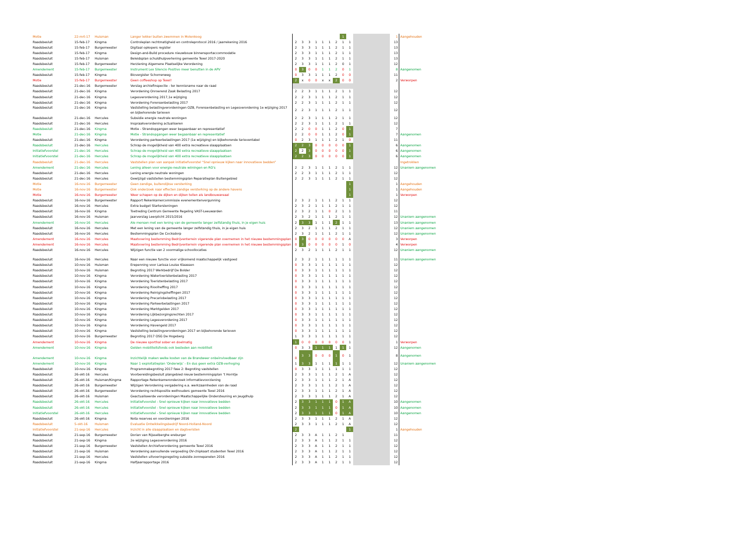| Motie | 22-mrt-17 | Huisman | Langer lekker buiten zwemmen in Molenkoog | | | | | | | | 1 | | | 1 | Aangehouden |
| Raadsbesluit | 15-feb-17 | Kingma | Controleplan rechtmatigheid en controleprotocol 2016 / jaarrekening 2016 | 2 | 3 | 3 | 1 | 1 | 1 | 2 | 1 | 1 | | 13 | |
| Raadsbesluit | 15-feb-17 | Burgemeester | Digitaal opkopers register | 2 | 3 | 3 | 1 | 1 | 1 | 2 | 1 | 1 | | 13 | |
| Raadsbesluit | 15-feb-17 | Kingma | Design-and-Build procedure nieuwbouw binnensportaccommodatie | 2 | 3 | 3 | 1 | 1 | 1 | 2 | 1 | 1 | | 13 | |
| Raadsbesluit | 15-feb-17 | Huisman | Beleidsplan schuldhulpverlening gemeente Texel 2017-2020 | 2 | 3 | 3 | 1 | 1 | 1 | 2 | 1 | 1 | | 13 | |
| Raadsbesluit | 15-feb-17 | Burgemeester | Herziening Algemene Plaatselijke Verordening | 2 | 3 | 3 | 1 | 1 | 1 | 2 | 0 | 1 | | 12 | |
| Amendement | 15-feb-17 | Burgemeester | Instrument Lex Silencio Positivo meer benutten in de APV | 0 | 3 | 0 | 0 | 1 | 1 | 2 | 0 | 1 | | 8 | Aangenomen |
| Raadsbesluit | 15-feb-17 | Kingma | Biovergister Schorrenweg | 0 | 3 | 3 | 1 | 1 | 1 | 2 | 0 | 0 | | 11 | |
| Motie | 15-feb-17 | Burgemeester | Geen coffeeshop op Texel! | 2 | x | 0 | 0 | x | x | 2 | 0 | 0 | | 2 | Verworpen |
| Raadsbesluit | 21-dec-16 | Burgemeester | Verslag archiefinspectie - ter kennisname naar de raad | | | | | | | | | | | | |
| Raadsbesluit | 21-dec-16 | Kingma | Verordening Onroerend Zaak Belasting 2017 | 2 | 2 | 3 | 1 | 1 | 1 | 2 | 1 | 1 | | 12 | |
| Raadsbesluit | 21-dec-16 | Kingma | Legesverordening 2017,1e wijziging | 2 | 2 | 3 | 1 | 1 | 1 | 2 | 1 | 1 | | 12 | |
| Raadsbesluit | 21-dec-16 | Kingma | Verordening Forensenbelasting 2017 | 2 | 2 | 3 | 1 | 1 | 1 | 2 | 1 | 1 | | 12 | |
| Raadsbesluit | 21-dec-16 | Kingma | Vaststelling belastingverordeningen OZB, Forensenbelasting en Legesverordening 1e wijziging 2017 en bijbehorende tarieven | 2 | 2 | 3 | 1 | 1 | 1 | 2 | 1 | 1 | | 12 | |
| Raadsbesluit | 21-dec-16 | Hercules | Subsidie energie neutrale woningen | 2 | 2 | 3 | 1 | 1 | 1 | 2 | 1 | 1 | | 12 | |
| Raadsbesluit | 21-dec-16 | Hercules | Inspraakverordening actualiseren | 2 | 2 | 3 | 1 | 1 | 1 | 2 | 1 | 1 | | 12 | |
| Raadsbesluit | 21-dec-16 | Kingma | Motie - Strandopgangen weer begaanbaar en representatief | 2 | 2 | 0 | 0 | 1 | 1 | 2 | 0 | 1 | | 7 | |
| Motie | 21-dec-16 | Kingma | Motie - Strandopgangen weer begaanbaar en representatief | 2 | 2 | 0 | 0 | 1 | 1 | 2 | 0 | 1 | | 7 | Aangenomen |
| Raadsbesluit | 21-dec-16 | Kingma | Verordening parkeerbelastingen 2017 (1e wijziging) en bijbehorende tarieventabel | 0 | 2 | 3 | 1 | 1 | 1 | 2 | 1 | 0 | | 11 | |
| Raadsbesluit | 21-dec-16 | Hercules | Schrap de mogelijkheid van 400 extra recreatieve slaapplaatsen | 2 | 2 | 3 | 0 | 0 | 0 | 0 | 0 | 1 | | 6 | Aangenomen |
| Initiatiefvoorstel | 21-dec-16 | Hercules | Schrap de mogelijkheid van 400 extra recreatieve slaapplaatsen | 2 | 2 | 3 | 0 | 0 | 0 | 0 | 0 | 1 | | 6 | Aangenomen |
| Initiatiefvoorstel | 21-dec-16 | Hercules | Schrap de mogelijkheid van 400 extra recreatieve slaapplaatsen | 2 | 2 | 3 | 0 | 0 | 0 | 0 | 0 | 1 | | 6 | Aangenomen |
| Raadsbesluit | 21-dec-16 | Hercules | Vaststellen plan van aanpak initiatiefvoorstel “Snel opnieuw kijken naar innovatieve bedden” | | | | | | | | | | | | Ingetrokken |
| Amendement | 21-dec-16 | Hercules | Lening alleen voor energie-neutrale wóningen en RO's | 2 | 2 | 3 | 1 | 1 | 1 | 2 | 1 | 1 | | 12 | Unaniem aangenomen |
| Raadsbesluit | 21-dec-16 | Hercules | Lening energie neutrale woningen | 2 | 2 | 3 | 1 | 1 | 1 | 2 | 1 | 1 | | 12 | |
| Raadsbesluit | 21-dec-16 | Hercules | Gewijzigd vaststellen bestemmingsplan Reparatieplan Buitengebied | 2 | 2 | 3 | 1 | 1 | 1 | 2 | 1 | 1 | | 12 | |
| Motie | 16-nov-16 | Burgemeester | Geen zandige, buitendijkse versterking | | | | | | | | | 1 | | 1 | Aangehouden |
| Motie | 16-nov-16 | Burgemeester | Ook onderzoek naar effecten zandige versterking op de andere havens | | | | | | | | | 1 | | 1 | Aangehouden |
| Motie | 16-nov-16 | Burgemeester | Weer schapen op de dijken en dijken tellen als landbouwareaal | | | | | | | | | 1 | | 1 | Verworpen |
| Raadsbesluit | 16-nov-16 | Burgemeester | Rapport Rekenkamercommissie evenementenvergunning | 2 | 3 | 2 | 1 | 1 | 1 | 2 | 1 | 1 | | 12 | |
| Raadsbesluit | 16-nov-16 | Hercules | Extra budget Startersleningen | 2 | 3 | 2 | 1 | 1 | 1 | 2 | 1 | 1 | | 12 | |
| Raadsbesluit | 16-nov-16 | Kingma | Toetreding Centrum Gemeente Regeling VAST-Leeuwarden | 2 | 3 | 2 | 1 | 1 | 0 | 2 | 1 | 1 | | 11 | |
| Raadsbesluit | 16-nov-16 | Huisman | Jaarverslag Leerplicht 2015/2016 | 2 | 3 | 2 | 1 | 1 | 1 | 2 | 1 | 1 | | 12 | Unaniem aangenomen |
| Amendement | 16-nov-16 | Hercules | Ale mensen met een lening van de gemeente langer zelfstandig thuis, in je eigen huis | 2 | 3 | 3 | 1 | 1 | 1 | 2 | 1 | 1 | | 13 | Unaniem aangenomen |
| Raadsbesluit | 16-nov-16 | Hercules | Met een lening van de gemeente langer zelfstandig thuis, in je eigen huis | 2 | 3 | 2 | 1 | 1 | 1 | 2 | 1 | 1 | | 12 | Unaniem aangenomen |
| Raadsbesluit | 16-nov-16 | Hercules | Bestemmingsplan De Cocksdorp | 2 | 3 | 2 | 1 | 1 | 1 | 2 | 1 | 1 | | 12 | Unaniem aangenomen |
| Amendement | 16-nov-16 | Hercules | Maatvoering bestemming Bedrijventerrein vigerende plan overnemen in het nieuwe bestemmingsplan | 0 | 3 | 0 | 0 | 0 | 0 | 0 | 0 | A | | 3 | Verworpen |
| Amendement | 16-nov-16 | Hercules | Maatvoering bestemming Bedrijventerrein vigerende plan overnemen in het nieuwe bestemmingsplan | 0 | 3 | 0 | 0 | 0 | 0 | 0 | 1 | 0 | | 4 | Verworpen |
| Raadsbesluit | 16-nov-16 | Hercules | Wijzigen functie van 2 voormalige schoollocaties | 2 | 3 | 2 | 1 | 1 | 1 | 2 | 1 | 1 | | 12 | Unaniem aangenomen |
| Raadsbesluit | 16-nov-16 | Hercules | Naar een nieuwe functie voor vrijkomend maatschappelijk vastgoed | 2 | 3 | 2 | 1 | 1 | 1 | 1 | 1 | 1 | | 11 | Unaniem aangenomen |
| Raadsbesluit | 10-nov-16 | Huisman | Erepenning voor Larissa Louise Klaassen | 0 | 3 | 3 | 1 | 1 | 1 | 1 | 1 | 1 | | 12 | |
| Raadsbesluit | 10-nov-16 | Huisman | Begroting 2017 Werkbedrijf De Bolder | 0 | 3 | 3 | 1 | 1 | 1 | 1 | 1 | 1 | | 12 | |
| Raadsbesluit | 10-nov-16 | Kingma | Verordening Watertoeristenbelasting 2017 | 0 | 3 | 3 | 1 | 1 | 1 | 1 | 1 | 1 | | 12 | |
| Raadsbesluit | 10-nov-16 | Kingma | Verordening Toeristenbelasting 2017 | 0 | 3 | 3 | 1 | 1 | 1 | 1 | 1 | 1 | | 12 | |
| Raadsbesluit | 10-nov-16 | Kingma | Verordening Rioolheffing 2017 | 0 | 3 | 3 | 1 | 1 | 1 | 1 | 1 | 1 | | 12 | |
| Raadsbesluit | 10-nov-16 | Kingma | Verordening Reinigingsheffingen 2017 | 0 | 3 | 3 | 1 | 1 | 1 | 1 | 1 | 1 | | 12 | |
| Raadsbesluit | 10-nov-16 | Kingma | Verordening Precariobelasting 2017 | 0 | 3 | 3 | 1 | 1 | 1 | 1 | 1 | 1 | | 12 | |
| Raadsbesluit | 10-nov-16 | Kingma | Verordening Parkeerbelastingen 2017 | 0 | 3 | 3 | 1 | 1 | 1 | 1 | 1 | 1 | | 12 | |
| Raadsbesluit | 10-nov-16 | Kingma | Verordening Marktgelden 2017 | 0 | 3 | 3 | 1 | 1 | 1 | 1 | 1 | 1 | | 12 | |
| Raadsbesluit | 10-nov-16 | Kingma | Verordening Lijkbezorgingsrechten 2017 | 0 | 3 | 3 | 1 | 1 | 1 | 1 | 1 | 1 | | 12 | |
| Raadsbesluit | 10-nov-16 | Kingma | Verordening Legesverordening 2017 | 0 | 3 | 3 | 1 | 1 | 1 | 1 | 1 | 1 | | 12 | |
| Raadsbesluit | 10-nov-16 | Kingma | Verordening Havengeld 2017 | 0 | 3 | 3 | 1 | 1 | 1 | 1 | 1 | 1 | | 12 | |
| Raadsbesluit | 10-nov-16 | Kingma | Vaststelling belastingverordeningen 2017 en bijbehorende tarieven | 0 | 3 | 3 | 1 | 1 | 1 | 1 | 1 | 1 | | 12 | |
| Raadsbesluit | 10-nov-16 | Burgemeester | Begroting 2017 OSG De Hogeberg | 1 | 3 | 3 | 1 | 1 | 1 | 1 | 1 | 1 | | 12 | |
| Amendement | 10-nov-16 | Kingma | De nieuwe sporthal sober en doelmatig | 1 | 0 | 0 | 0 | 0 | 0 | 0 | 0 | 1 | | 1 | Verworpen |
| Amendement | 10-nov-16 | Kingma | Gelden mobiliteitsfonds ook besteden aan mobiliteit | 0 | 3 | 3 | 1 | 1 | 1 | 1 | 1 | 1 | | 12 | Aangenomen |
| Amendement | 10-nov-16 | Kingma | Inzichtelijk maken welke kosten van de Brandweer onbeïnvloedbaar zijn | 0 | 3 | 3 | 0 | 0 | 0 | 1 | 0 | 1 | | 8 | Aangenomen |
| Amendement | 10-nov-16 | Kingma | Naar 1 exploitatieplan ‘Onderwijs’ - En dus geen extra OZB-verhoging | 1 | 3 | 3 | 1 | 1 | 1 | 1 | 1 | 1 | | 12 | Unaniem aangenomen |
| Raadsbesluit | 10-nov-16 | Kingma | Programmabegroting 2017 fase 2: Begroting vaststellen | 0 | 3 | 3 | 1 | 1 | 1 | 1 | 1 | 1 | | 12 | |
| Raadsbesluit | 26-okt-16 | Hercules | Voorbereidingsbesluit plangebied nieuw bestemmingsplan ‘t Horntje | 2 | 3 | 3 | 1 | 1 | 1 | 2 | 1 | A | | 12 | |
| Raadsbesluit | 26-okt-16 | Huisman/Kingma | Rapportage Rekenkameronderzoek informatievoorziening | 2 | 3 | 3 | 1 | 1 | 1 | 2 | 1 | A | | 12 | |
| Raadsbesluit | 26-okt-16 | Burgemeester | Wijzigen Verordening vergadering e.a. werkzaamheden van de raad | 2 | 3 | 3 | 1 | 1 | 1 | 2 | 1 | A | | 12 | |
| Raadsbesluit | 26-okt-16 | Burgemeester | Verordening rechtspositie wethouders gemeente Texel 2016 | 2 | 3 | 3 | 1 | 1 | 1 | 2 | 1 | A | | 12 | |
| Raadsbesluit | 26-okt-16 | Huisman | Geactualiseerde verordeningen Maatschappelijke Ondersteuning en Jeugdhulp | 2 | 3 | 3 | 1 | 1 | 1 | 2 | 1 | A | | 12 | |
| Raadsbesluit | 26-okt-16 | Hercules | Initiatiefvoorstel - Snel opnieuw kijken naar innovatieve bedden | 2 | 3 | 3 | 1 | 1 | 1 | 0 | 1 | A | | 10 | Aangenomen |
| Raadsbesluit | 26-okt-16 | Hercules | Initiatiefvoorstel - Snel opnieuw kijken naar innovatieve bedden | 2 | 3 | 3 | 1 | 1 | 1 | 0 | 1 | A | | 10 | Aangenomen |
| Initiatiefvoorstel | 26-okt-16 | Hercules | Initiatiefvoorstel - Snel opnieuw kijken naar innovatieve bedden | 2 | 3 | 3 | 1 | 1 | 1 | 0 | 1 | A | | 10 | Aangenomen |
| Raadsbesluit | 26-okt-16 | Kingma | Nota reserves en voorzieningen 2016 | 2 | 3 | 3 | 1 | 1 | 1 | 2 | 1 | A | | 12 | |
| Raadsbesluit | 5-okt-16 | Huisman | Evaluatie Ontwikkelingsbedrijf Noord-Holland-Noord | 2 | 3 | 3 | 1 | 1 | 1 | 2 | 1 | A | | 12 | |
| Initiatiefvoorstel | 21-sep-16 | Hercules | Inzicht in alle slaapplaatsen en dagtoeristen | 2 | | | | | | | | 1 | | 1 | Aangehouden |
| Raadsbesluit | 21-sep-16 | Burgemeester | Dorian van Rijsselberghe ereburger | 2 | 3 | 3 | A | 1 | 1 | 2 | 1 | | | 11 | |
| Raadsbesluit | 21-sep-16 | Kingma | 2e wijziging Legesverordening 2016 | 2 | 3 | 3 | A | 1 | 1 | 2 | 1 | 1 | | 12 | |
| Raadsbesluit | 21-sep-16 | Burgemeester | Vaststellen Archiefverordening gemeente Texel 2016 | 2 | 3 | 3 | A | 1 | 1 | 2 | 1 | 1 | | 12 | |
| Raadsbesluit | 21-sep-16 | Huisman | Verordening aanvullende vergoeding OV-chipkaart studenten Texel 2016 | 2 | 3 | 3 | A | 1 | 1 | 2 | 1 | 1 | | 12 | |
| Raadsbesluit | 21-sep-16 | Hercules | Vaststellen uitvoeringsregeling subsidie zonnepanelen 2016 | 2 | 3 | 3 | A | 1 | 1 | 2 | 1 | 1 | | 12 | |
| Raadsbesluit | 21-sep-16 | Kingma | Halfjaarrapportage 2016 | 2 | 3 | 3 | A | 1 | 1 | 2 | 1 | 1 | | 12 | |